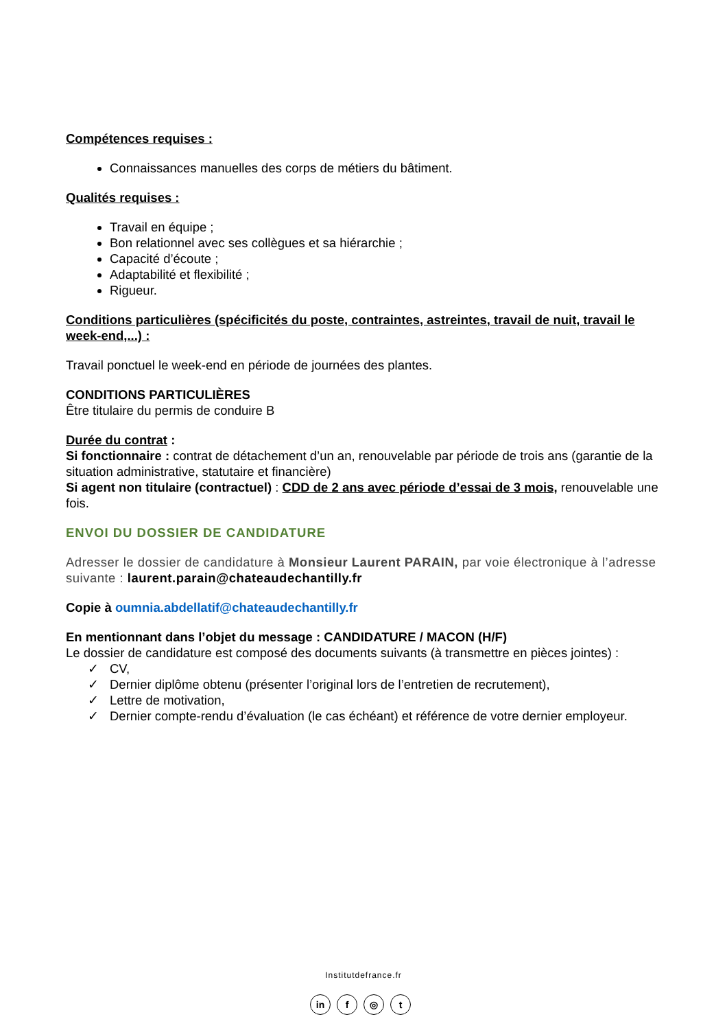Compétences requises :
Connaissances manuelles des corps de métiers du bâtiment.
Qualités requises :
Travail en équipe ;
Bon relationnel avec ses collègues et sa hiérarchie ;
Capacité d’écoute ;
Adaptabilité et flexibilité ;
Rigueur.
Conditions particulières (spécificités du poste, contraintes, astreintes, travail de nuit, travail le week-end,...) :
Travail ponctuel le week-end en période de journées des plantes.
CONDITIONS PARTICULIÈRES
Être titulaire du permis de conduire B
Durée du contrat :
Si fonctionnaire : contrat de détachement d’un an, renouvelable par période de trois ans (garantie de la situation administrative, statutaire et financière)
Si agent non titulaire (contractuel) : CDD de 2 ans avec période d’essai de 3 mois, renouvelable une fois.
ENVOI DU DOSSIER DE CANDIDATURE
Adresser le dossier de candidature à Monsieur Laurent PARAIN, par voie électronique à l’adresse suivante : laurent.parain@chateaudechantilly.fr
Copie à oumnia.abdellatif@chateaudechantilly.fr
En mentionnant dans l’objet du message : CANDIDATURE / MACON (H/F)
Le dossier de candidature est composé des documents suivants (à transmettre en pièces jointes) :
✓ CV,
✓ Dernier diplôme obtenu (présenter l’original lors de l’entretien de recrutement),
✓ Lettre de motivation,
✓ Dernier compte-rendu d’évaluation (le cas échéant) et référence de votre dernier employeur.
Institutdefrance.fr
in f ◎ t